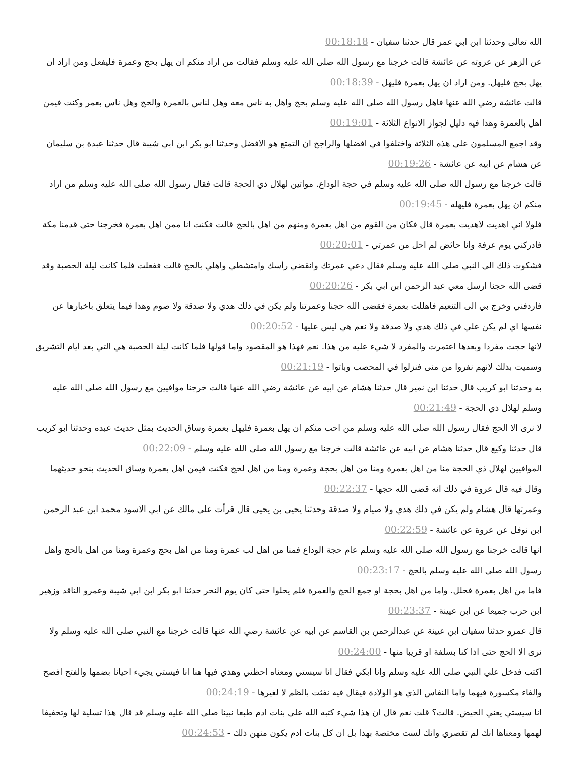الله تعالى وحدثنا ابن ابي عمر قال حدثنا سفيان - 00:18:18
عن الزهر عن عروته عن عائشة قالت خرجنا مع رسول الله صلى الله عليه وسلم فقالت من اراد منكم ان يهل بحج وعمرة فليفعل ومن اراد ان يهل بحج فليهل. ومن اراد ان يهل بعمرة فليهل - 00:18:39
قالت عائشة رضي الله عنها فاهل رسول الله صلى الله عليه وسلم بحج واهل به ناس معه وهل لناس بالعمرة والحج وهل ناس بعمر وكنت فيمن اهل بالعمرة وهذا فيه دليل لجواز الانواع الثلاثة - 00:19:01
وقد اجمع المسلمون على هذه الثلاثة واختلفوا في افضلها والراجح ان التمتع هو الافضل وحدثنا ابو بكر ابن ابي شيبة قال حدثنا عبدة بن سليمان عن هشام عن ابيه عن عائشة - 00:19:26
قالت خرجنا مع رسول الله صلى الله عليه وسلم في حجة الوداع. مواتين لهلال ذي الحجة قالت فقال رسول الله صلى الله عليه وسلم من اراد منكم ان يهل بعمرة فليهله - 00:19:45
فلولا اني اهديت لاهديت بعمرة قال فكان من القوم من اهل بعمرة ومنهم من اهل بالحج قالت فكنت انا ممن اهل بعمرة فخرجنا حتى قدمنا مكة فادركني يوم عرفة وانا حائض لم احل من عمرتي - 00:20:01
فشكوت ذلك الى النبي صلى الله عليه وسلم فقال دعي عمرتك وانقضي رأسك وامتشطي واهلي بالحج قالت ففعلت فلما كانت ليلة الحصبة وقد قضى الله حجنا ارسل معي عبد الرحمن ابن ابي بكر - 00:20:26
فاردفني وخرج بي الى التنعيم فاهللت بعمرة فقضى الله حجنا وعمرتنا ولم يكن في ذلك هدي ولا صدقة ولا صوم وهذا فيما يتعلق باخبارها عن نفسها اي لم يكن علي في ذلك هدي ولا صدقة ولا نعم هي ليس عليها - 00:20:52
لانها حجت مفردا وبعدها اعتمرت والمفرد لا شيء عليه من هذا. نعم فهذا هو المقصود واما قولها فلما كانت ليلة الحصبة هي التي بعد ايام التشريق وسميت بذلك لانهم نفروا من منى فنزلوا في المحصب وباتوا - 00:21:19
به وحدثنا ابو كريب قال حدثنا ابن نمير قال حدثنا هشام عن ابيه عن عائشة رضي الله عنها قالت خرجنا موافيين مع رسول الله صلى الله عليه وسلم لهلال ذي الحجة - 00:21:49
لا نرى الا الحج فقال رسول الله صلى الله عليه وسلم من احب منكم ان يهل بعمرة فليهل بعمرة وساق الحديث بمثل حديث عبده وحدثنا ابو كريب قال حدثنا وكيع قال حدثنا هشام عن ابيه عن عائشة قالت خرجنا مع رسول الله صلى الله عليه وسلم - 00:22:09
الموافيين لهلال ذي الحجة منا من اهل بعمرة ومنا من اهل بحجة وعمرة ومنا من اهل لحج فكنت فيمن اهل بعمرة وساق الحديث بنحو حديثهما وقال فيه قال عروة في ذلك انه قضى الله حجها - 00:22:37
وعمرتها قال هشام ولم يكن في ذلك هدي ولا صيام ولا صدقة وحدثنا يحيى بن يحيى قال قرأت على مالك عن ابي الاسود محمد ابن عبد الرحمن ابن نوفل عن عروة عن عائشة - 00:22:59
انها قالت خرجنا مع رسول الله صلى الله عليه وسلم عام حجة الوداع فمنا من اهل لب عمرة ومنا من اهل بحج وعمرة ومنا من اهل بالحج واهل رسول الله صلى الله عليه وسلم بالحج - 00:23:17
فاما من اهل بعمرة فحلل. واما من اهل بحجة او جمع الحج والعمرة فلم يحلوا حتى كان يوم النحر حدثنا ابو بكر ابن ابي شيبة وعمرو الناقد وزهير ابن حرب جميعا عن ابن عيينة - 00:23:37
قال عمرو حدثنا سفيان ابن عيينة عن عبدالرحمن بن القاسم عن ابيه عن عائشة رضي الله عنها قالت خرجنا مع النبي صلى الله عليه وسلم ولا نرى الا الحج حتى اذا كنا بسلفة او قريبا منها - 00:24:00
اكتب فدخل علي النبي صلى الله عليه وسلم وانا ابكي فقال انا سيستي ومعناه احظتي وهذي فيها هنا انا فيستي يجيء احيانا بضمها والفتح افصح والفاء مكسورة فيهما واما النفاس الذي هو الولادة فيقال فيه نفثت بالظم لا لغيرها - 00:24:19
انا سيستي يعني الحيض. قالت؟ قلت نعم قال ان هذا شيء كتبه الله على بنات ادم طبعا نبينا صلى الله عليه وسلم قد قال هذا تسلية لها وتخفيفا لهمها ومعناها انك لم تقصري وانك لست مختصة بهذا بل ان كل بنات ادم يكون منهن ذلك - 00:24:53